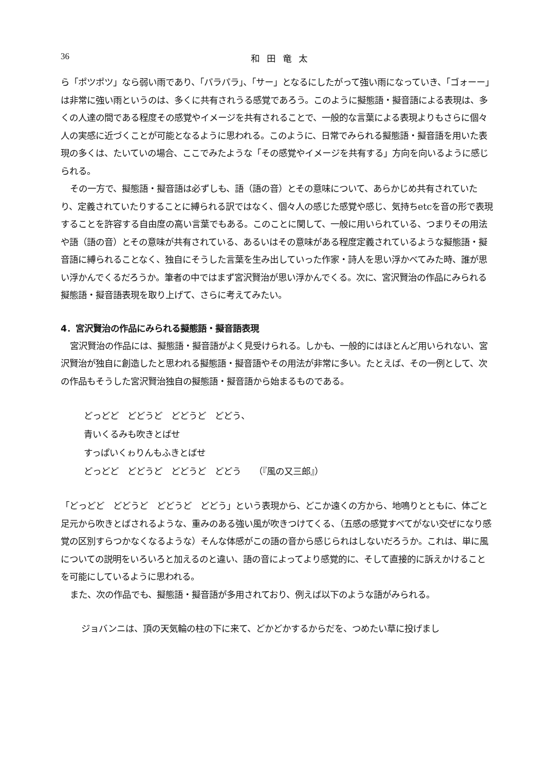36 和田竜太
ら「ポツポツ」なら弱い雨であり、「パラパラ」、「サー」となるにしたがって強い雨になっていき、「ゴォーー」は非常に強い雨というのは、多くに共有されうる感覚であろう。このように擬態語・擬音語による表現は、多くの人達の間である程度その感覚やイメージを共有されることで、一般的な言葉による表現よりもさらに個々人の実感に近づくことが可能となるように思われる。このように、日常でみられる擬態語・擬音語を用いた表現の多くは、たいていの場合、ここでみたような「その感覚やイメージを共有する」方向を向いるように感じられる。
その一方で、擬態語・擬音語は必ずしも、語（語の音）とその意味について、あらかじめ共有されていたり、定義されていたりすることに縛られる訳ではなく、個々人の感じた感覚や感じ、気持ちetcを音の形で表現することを許容する自由度の高い言葉でもある。このことに関して、一般に用いられている、つまりその用法や語（語の音）とその意味が共有されている、あるいはその意味がある程度定義されているような擬態語・擬音語に縛られることなく、独自にそうした言葉を生み出していった作家・詩人を思い浮かべてみた時、誰が思い浮かんでくるだろうか。筆者の中ではまず宮沢賢治が思い浮かんでくる。次に、宮沢賢治の作品にみられる擬態語・擬音語表現を取り上げて、さらに考えてみたい。
4．宮沢賢治の作品にみられる擬態語・擬音語表現
宮沢賢治の作品には、擬態語・擬音語がよく見受けられる。しかも、一般的にはほとんど用いられない、宮沢賢治が独自に創造したと思われる擬態語・擬音語やその用法が非常に多い。たとえば、その一例として、次の作品もそうした宮沢賢治独自の擬態語・擬音語から始まるものである。
どっどど　どどうど　どどうど　どどう、
青いくるみも吹きとばせ
すっぱいくゎりんもふきとばせ
どっどど　どどうど　どどうど　どどう　　（『風の又三郎』）
「どっどど　どどうど　どどうど　どどう」という表現から、どこか遠くの方から、地鳴りとともに、体ごと足元から吹きとばされるような、重みのある強い風が吹きつけてくる、（五感の感覚すべてがない交ぜになり感覚の区別すらつかなくなるような）そんな体感がこの語の音から感じられはしないだろうか。これは、単に風についての説明をいろいろと加えるのと違い、語の音によってより感覚的に、そして直接的に訴えかけることを可能にしているように思われる。
また、次の作品でも、擬態語・擬音語が多用されており、例えば以下のような語がみられる。
ジョバンニは、頂の天気輪の柱の下に来て、どかどかするからだを、つめたい草に投げまし